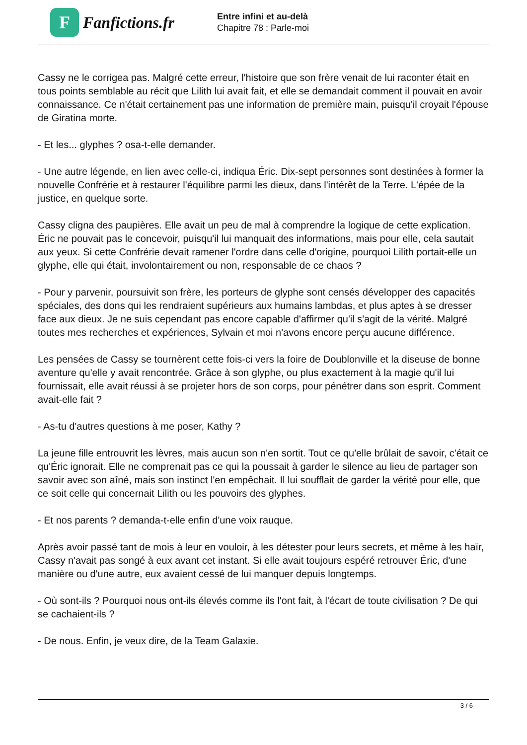F
Fanfictions.fr
Entre infini et au-delà
Chapitre 78 : Parle-moi
Cassy ne le corrigea pas. Malgré cette erreur, l'histoire que son frère venait de lui raconter était en tous points semblable au récit que Lilith lui avait fait, et elle se demandait comment il pouvait en avoir connaissance. Ce n'était certainement pas une information de première main, puisqu'il croyait l'épouse de Giratina morte.
- Et les... glyphes ? osa-t-elle demander.
- Une autre légende, en lien avec celle-ci, indiqua Éric. Dix-sept personnes sont destinées à former la nouvelle Confrérie et à restaurer l'équilibre parmi les dieux, dans l'intérêt de la Terre. L'épée de la justice, en quelque sorte.
Cassy cligna des paupières. Elle avait un peu de mal à comprendre la logique de cette explication. Éric ne pouvait pas le concevoir, puisqu'il lui manquait des informations, mais pour elle, cela sautait aux yeux. Si cette Confrérie devait ramener l'ordre dans celle d'origine, pourquoi Lilith portait-elle un glyphe, elle qui était, involontairement ou non, responsable de ce chaos ?
- Pour y parvenir, poursuivit son frère, les porteurs de glyphe sont censés développer des capacités spéciales, des dons qui les rendraient supérieurs aux humains lambdas, et plus aptes à se dresser face aux dieux. Je ne suis cependant pas encore capable d'affirmer qu'il s'agit de la vérité. Malgré toutes mes recherches et expériences, Sylvain et moi n'avons encore perçu aucune différence.
Les pensées de Cassy se tournèrent cette fois-ci vers la foire de Doublonville et la diseuse de bonne aventure qu'elle y avait rencontrée. Grâce à son glyphe, ou plus exactement à la magie qu'il lui fournissait, elle avait réussi à se projeter hors de son corps, pour pénétrer dans son esprit. Comment avait-elle fait ?
- As-tu d'autres questions à me poser, Kathy ?
La jeune fille entrouvrit les lèvres, mais aucun son n'en sortit. Tout ce qu'elle brûlait de savoir, c'était ce qu'Éric ignorait. Elle ne comprenait pas ce qui la poussait à garder le silence au lieu de partager son savoir avec son aîné, mais son instinct l'en empêchait. Il lui soufflait de garder la vérité pour elle, que ce soit celle qui concernait Lilith ou les pouvoirs des glyphes.
- Et nos parents ? demanda-t-elle enfin d'une voix rauque.
Après avoir passé tant de mois à leur en vouloir, à les détester pour leurs secrets, et même à les haïr, Cassy n'avait pas songé à eux avant cet instant. Si elle avait toujours espéré retrouver Éric, d'une manière ou d'une autre, eux avaient cessé de lui manquer depuis longtemps.
- Où sont-ils ? Pourquoi nous ont-ils élevés comme ils l'ont fait, à l'écart de toute civilisation ? De qui se cachaient-ils ?
- De nous. Enfin, je veux dire, de la Team Galaxie.
3 / 6